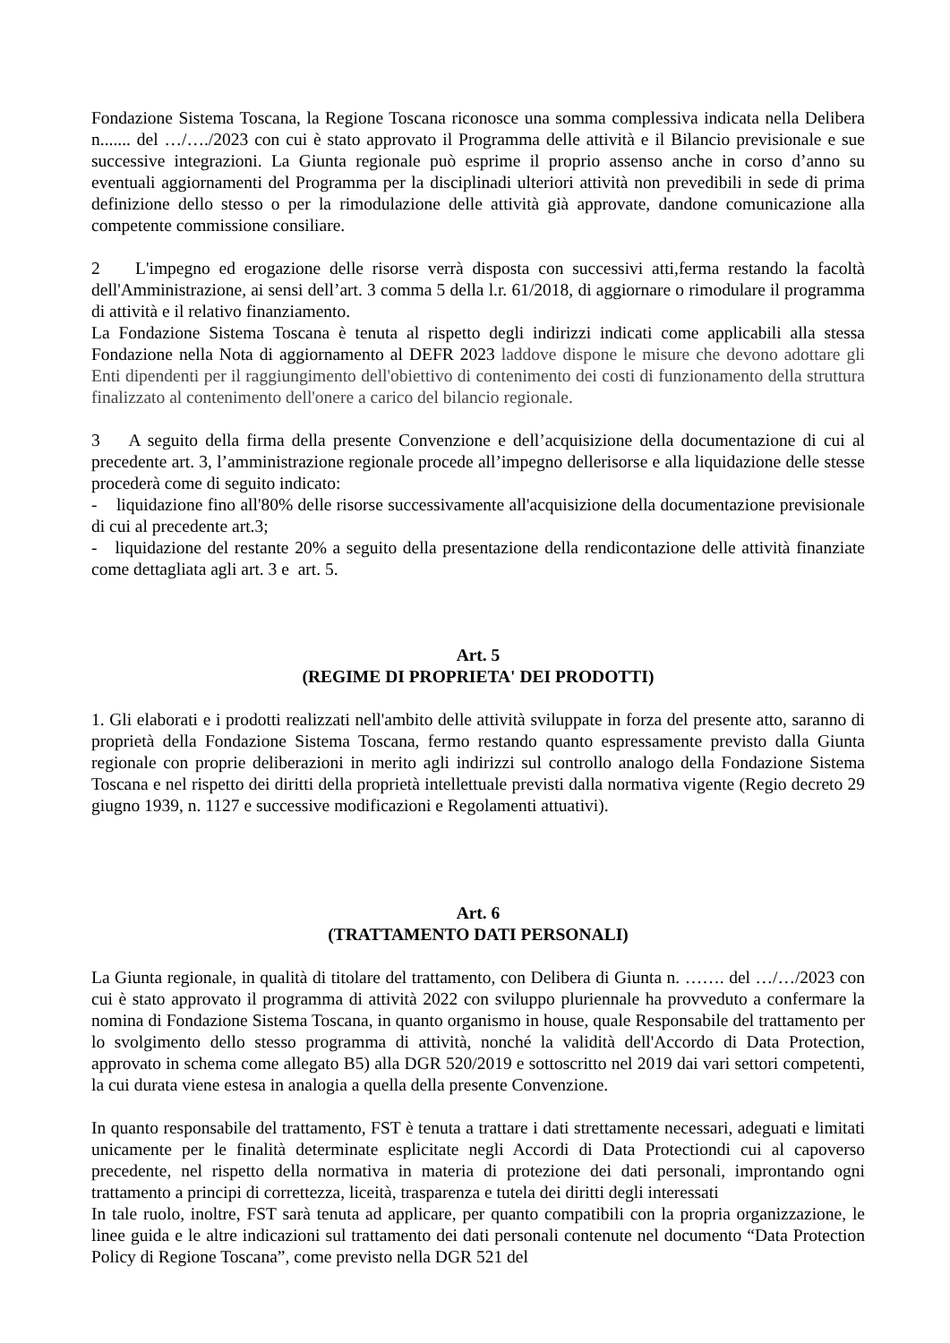Fondazione Sistema Toscana, la Regione Toscana riconosce una somma complessiva indicata nella Delibera n....... del …/…./2023 con cui è stato approvato il Programma delle attività e il Bilancio previsionale e sue successive integrazioni. La Giunta regionale può esprime il proprio assenso anche in corso d’anno su eventuali aggiornamenti del Programma per la disciplinadi ulteriori attività non prevedibili in sede di prima definizione dello stesso o per la rimodulazione delle attività già approvate, dandone comunicazione alla competente commissione consiliare.
2 L'impegno ed erogazione delle risorse verrà disposta con successivi atti,ferma restando la facoltà dell'Amministrazione, ai sensi dell’art. 3 comma 5 della l.r. 61/2018, di aggiornare o rimodulare il programma di attività e il relativo finanziamento.
La Fondazione Sistema Toscana è tenuta al rispetto degli indirizzi indicati come applicabili alla stessa Fondazione nella Nota di aggiornamento al DEFR 2023 laddove dispone le misure che devono adottare gli Enti dipendenti per il raggiungimento dell'obiettivo di contenimento dei costi di funzionamento della struttura finalizzato al contenimento dell'onere a carico del bilancio regionale.
3 A seguito della firma della presente Convenzione e dell’acquisizione della documentazione di cui al precedente art. 3, l’amministrazione regionale procede all’impegno dellerisorse e alla liquidazione delle stesse procederà come di seguito indicato:
- liquidazione fino all'80% delle risorse successivamente all'acquisizione della documentazione previsionale di cui al precedente art.3;
- liquidazione del restante 20% a seguito della presentazione della rendicontazione delle attività finanziate come dettagliata agli art. 3 e art. 5.
Art. 5
(REGIME DI PROPRIETA' DEI PRODOTTI)
1. Gli elaborati e i prodotti realizzati nell'ambito delle attività sviluppate in forza del presente atto, saranno di proprietà della Fondazione Sistema Toscana, fermo restando quanto espressamente previsto dalla Giunta regionale con proprie deliberazioni in merito agli indirizzi sul controllo analogo della Fondazione Sistema Toscana e nel rispetto dei diritti della proprietà intellettuale previsti dalla normativa vigente (Regio decreto 29 giugno 1939, n. 1127 e successive modificazioni e Regolamenti attuativi).
Art. 6
(TRATTAMENTO DATI PERSONALI)
La Giunta regionale, in qualità di titolare del trattamento, con Delibera di Giunta n. ……. del …/…/2023 con cui è stato approvato il programma di attività 2022 con sviluppo pluriennale ha provveduto a confermare la nomina di Fondazione Sistema Toscana, in quanto organismo in house, quale Responsabile del trattamento per lo svolgimento dello stesso programma di attività, nonché la validità dell'Accordo di Data Protection, approvato in schema come allegato B5) alla DGR 520/2019 e sottoscritto nel 2019 dai vari settori competenti, la cui durata viene estesa in analogia a quella della presente Convenzione.
In quanto responsabile del trattamento, FST è tenuta a trattare i dati strettamente necessari, adeguati e limitati unicamente per le finalità determinate esplicitate negli Accordi di Data Protectiondi cui al capoverso precedente, nel rispetto della normativa in materia di protezione dei dati personali, improntando ogni trattamento a principi di correttezza, liceità, trasparenza e tutela dei diritti degli interessati
In tale ruolo, inoltre, FST sarà tenuta ad applicare, per quanto compatibili con la propria organizzazione, le linee guida e le altre indicazioni sul trattamento dei dati personali contenute nel documento “Data Protection Policy di Regione Toscana”, come previsto nella DGR 521 del